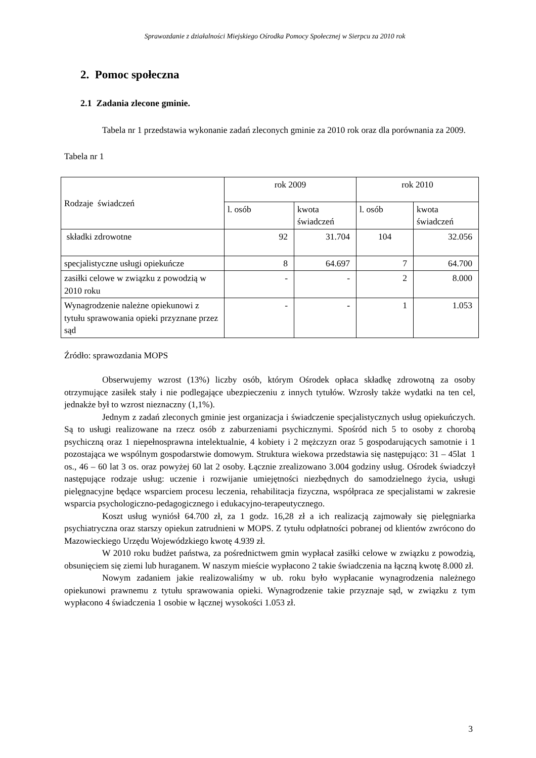Sprawozdanie z działalności Miejskiego Ośrodka Pomocy Społecznej w Sierpcu za 2010 rok
2. Pomoc społeczna
2.1 Zadania zlecone gminie.
Tabela nr 1 przedstawia wykonanie zadań zleconych gminie za 2010 rok oraz dla porównania za 2009.
Tabela nr 1
| Rodzaje świadczeń | rok 2009 | | rok 2010 | |
| --- | --- | --- | --- | --- |
| | l. osób | kwota świadczeń | l. osób | kwota świadczeń |
| składki zdrowotne | 92 | 31.704 | 104 | 32.056 |
| specjalistyczne usługi opiekuńcze | 8 | 64.697 | 7 | 64.700 |
| zasiłki celowe w związku z powodzią w 2010 roku | - | - | 2 | 8.000 |
| Wynagrodzenie należne opiekunowi z tytułu sprawowania opieki przyznane przez sąd | - | - | 1 | 1.053 |
Źródło: sprawozdania MOPS
Obserwujemy wzrost (13%) liczby osób, którym Ośrodek opłaca składkę zdrowotną za osoby otrzymujące zasiłek stały i nie podlegające ubezpieczeniu z innych tytułów. Wzrosły także wydatki na ten cel, jednakże był to wzrost nieznaczny (1,1%).
Jednym z zadań zleconych gminie jest organizacja i świadczenie specjalistycznych usług opiekuńczych. Są to usługi realizowane na rzecz osób z zaburzeniami psychicznymi. Spośród nich 5 to osoby z chorobą psychiczną oraz 1 niepełnosprawna intelektualnie, 4 kobiety i 2 mężczyzn oraz 5 gospodarujących samotnie i 1 pozostająca we wspólnym gospodarstwie domowym. Struktura wiekowa przedstawia się następująco: 31 – 45lat 1 os., 46 – 60 lat 3 os. oraz powyżej 60 lat 2 osoby. Łącznie zrealizowano 3.004 godziny usług. Ośrodek świadczył następujące rodzaje usług: uczenie i rozwijanie umiejętności niezbędnych do samodzielnego życia, usługi pielęgnacyjne będące wsparciem procesu leczenia, rehabilitacja fizyczna, współpraca ze specjalistami w zakresie wsparcia psychologiczno-pedagogicznego i edukacyjno-terapeutycznego.
Koszt usług wyniósł 64.700 zł, za 1 godz. 16,28 zł a ich realizacją zajmowały się pielęgniarka psychiatryczna oraz starszy opiekun zatrudnieni w MOPS. Z tytułu odpłatności pobranej od klientów zwrócono do Mazowieckiego Urzędu Wojewódzkiego kwotę 4.939 zł.
W 2010 roku budżet państwa, za pośrednictwem gmin wypłacał zasiłki celowe w związku z powodzią, obsunięciem się ziemi lub huraganem. W naszym mieście wypłacono 2 takie świadczenia na łączną kwotę 8.000 zł.
Nowym zadaniem jakie realizowaliśmy w ub. roku było wypłacanie wynagrodzenia należnego opiekunowi prawnemu z tytułu sprawowania opieki. Wynagrodzenie takie przyznaje sąd, w związku z tym wypłacono 4 świadczenia 1 osobie w łącznej wysokości 1.053 zł.
3